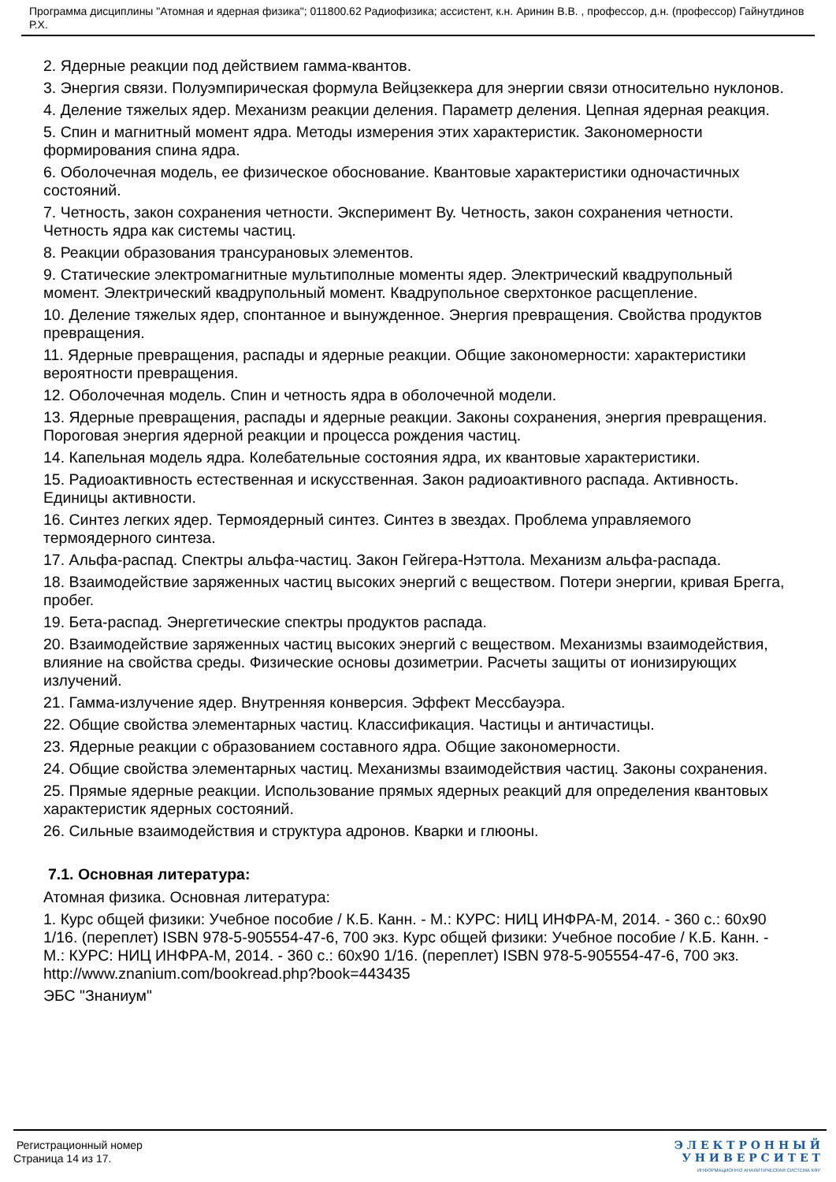Программа дисциплины "Атомная и ядерная физика"; 011800.62 Радиофизика; ассистент, к.н. Аринин В.В. , профессор, д.н. (профессор) Гайнутдинов Р.Х.
2. Ядерные реакции под действием гамма-квантов.
3. Энергия связи. Полуэмпирическая формула Вейцзеккера для энергии связи относительно нуклонов.
4. Деление тяжелых ядер. Механизм реакции деления. Параметр деления. Цепная ядерная реакция.
5. Спин и магнитный момент ядра. Методы измерения этих характеристик. Закономерности формирования спина ядра.
6. Оболочечная модель, ее физическое обоснование. Квантовые характеристики одночастичных состояний.
7. Четность, закон сохранения четности. Эксперимент Ву. Четность, закон сохранения четности. Четность ядра как системы частиц.
8. Реакции образования трансурановых элементов.
9. Статические электромагнитные мультиполные моменты ядер. Электрический квадрупольный момент. Электрический квадрупольный момент. Квадрупольное сверхтонкое расщепление.
10. Деление тяжелых ядер, спонтанное и вынужденное. Энергия превращения. Свойства продуктов превращения.
11. Ядерные превращения, распады и ядерные реакции. Общие закономерности: характеристики вероятности превращения.
12. Оболочечная модель. Спин и четность ядра в оболочечной модели.
13. Ядерные превращения, распады и ядерные реакции. Законы сохранения, энергия превращения. Пороговая энергия ядерной реакции и процесса рождения частиц.
14. Капельная модель ядра. Колебательные состояния ядра, их квантовые характеристики.
15. Радиоактивность естественная и искусственная. Закон радиоактивного распада. Активность. Единицы активности.
16. Синтез легких ядер. Термоядерный синтез. Синтез в звездах. Проблема управляемого термоядерного синтеза.
17. Альфа-распад. Спектры альфа-частиц. Закон Гейгера-Нэттола. Механизм альфа-распада.
18. Взаимодействие заряженных частиц высоких энергий с веществом. Потери энергии, кривая Брегга, пробег.
19. Бета-распад. Энергетические спектры продуктов распада.
20. Взаимодействие заряженных частиц высоких энергий с веществом. Механизмы взаимодействия, влияние на свойства среды. Физические основы дозиметрии. Расчеты защиты от ионизирующих излучений.
21. Гамма-излучение ядер. Внутренняя конверсия. Эффект Мессбауэра.
22. Общие свойства элементарных частиц. Классификация. Частицы и античастицы.
23. Ядерные реакции с образованием составного ядра. Общие закономерности.
24. Общие свойства элементарных частиц. Механизмы взаимодействия частиц. Законы сохранения.
25. Прямые ядерные реакции. Использование прямых ядерных реакций для определения квантовых характеристик ядерных состояний.
26. Сильные взаимодействия и структура адронов. Кварки и глюоны.
7.1. Основная литература:
Атомная физика. Основная литература:
1. Курс общей физики: Учебное пособие / К.Б. Канн. - М.: КУРС: НИЦ ИНФРА-М, 2014. - 360 с.: 60x90 1/16. (переплет) ISBN 978-5-905554-47-6, 700 экз. Курс общей физики: Учебное пособие / К.Б. Канн. - М.: КУРС: НИЦ ИНФРА-М, 2014. - 360 с.: 60x90 1/16. (переплет) ISBN 978-5-905554-47-6, 700 экз. http://www.znanium.com/bookread.php?book=443435
ЭБС "Знаниум"
Регистрационный номер
Страница 14 из 17.
Э Л Е К Т Р О Н Н Ы Й
У Н И В Е Р С И Т Е Т
ИНФОРМАЦИОННО АНАЛИТИЧЕСКАЯ СИСТЕМА КФУ